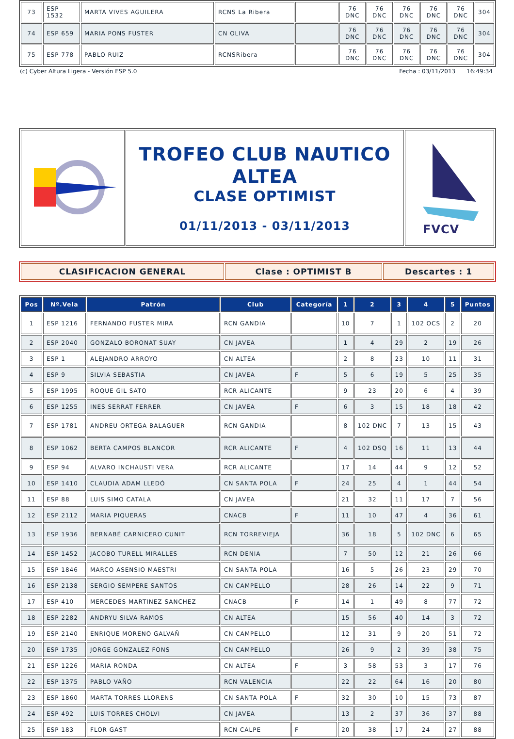| 73 | ESP 1532 | MARTA VIVES AGUILERA | RCNS La Ribera | | 76 DNC | 76 DNC | 76 DNC | 76 DNC | 76 DNC | 304 |
| 74 | ESP 659 | MARIA PONS FUSTER | CN OLIVA | | 76 DNC | 76 DNC | 76 DNC | 76 DNC | 76 DNC | 304 |
| 75 | ESP 778 | PABLO RUIZ | RCNSRibera | | 76 DNC | 76 DNC | 76 DNC | 76 DNC | 76 DNC | 304 |
(c) Cyber Altura Ligera - Versión ESP 5.0 Fecha : 03/11/2013 16:49:34
| | TROFEO CLUB NAUTICO ALTEA CLASE OPTIMIST 01/11/2013 - 03/11/2013 | FVCV |
| CLASIFICACION GENERAL | Clase : OPTIMIST B | Descartes : 1 |
| Pos | Nº.Vela | Patrón | Club | Categoría | 1 | 2 | 3 | 4 | 5 | Puntos |
| --- | --- | --- | --- | --- | --- | --- | --- | --- | --- | --- |
| 1 | ESP 1216 | FERNANDO FUSTER MIRA | RCN GANDIA | | 10 | 7 | 1 | 102 OCS | 2 | 20 |
| 2 | ESP 2040 | GONZALO BORONAT SUAY | CN JAVEA | | 1 | 4 | 29 | 2 | 19 | 26 |
| 3 | ESP 1 | ALEJANDRO ARROYO | CN ALTEA | | 2 | 8 | 23 | 10 | 11 | 31 |
| 4 | ESP 9 | SILVIA SEBASTIA | CN JAVEA | F | 5 | 6 | 19 | 5 | 25 | 35 |
| 5 | ESP 1995 | ROQUE GIL SATO | RCR ALICANTE | | 9 | 23 | 20 | 6 | 4 | 39 |
| 6 | ESP 1255 | INES SERRAT FERRER | CN JAVEA | F | 6 | 3 | 15 | 18 | 18 | 42 |
| 7 | ESP 1781 | ANDREU ORTEGA BALAGUER | RCN GANDIA | | 8 | 102 DNC | 7 | 13 | 15 | 43 |
| 8 | ESP 1062 | BERTA CAMPOS BLANCOR | RCR ALICANTE | F | 4 | 102 DSQ | 16 | 11 | 13 | 44 |
| 9 | ESP 94 | ALVARO INCHAUSTI VERA | RCR ALICANTE | | 17 | 14 | 44 | 9 | 12 | 52 |
| 10 | ESP 1410 | CLAUDIA ADAM LLEDÓ | CN SANTA POLA | F | 24 | 25 | 4 | 1 | 44 | 54 |
| 11 | ESP 88 | LUIS SIMO CATALA | CN JAVEA | | 21 | 32 | 11 | 17 | 7 | 56 |
| 12 | ESP 2112 | MARIA PIQUERAS | CNACB | F | 11 | 10 | 47 | 4 | 36 | 61 |
| 13 | ESP 1936 | BERNABÉ CARNICERO CUNIT | RCN TORREVIEJA | | 36 | 18 | 5 | 102 DNC | 6 | 65 |
| 14 | ESP 1452 | JACOBO TURELL MIRALLES | RCN DENIA | | 7 | 50 | 12 | 21 | 26 | 66 |
| 15 | ESP 1846 | MARCO ASENSIO MAESTRI | CN SANTA POLA | | 16 | 5 | 26 | 23 | 29 | 70 |
| 16 | ESP 2138 | SERGIO SEMPERE SANTOS | CN CAMPELLO | | 28 | 26 | 14 | 22 | 9 | 71 |
| 17 | ESP 410 | MERCEDES MARTINEZ SANCHEZ | CNACB | F | 14 | 1 | 49 | 8 | 77 | 72 |
| 18 | ESP 2282 | ANDRYU SILVA RAMOS | CN ALTEA | | 15 | 56 | 40 | 14 | 3 | 72 |
| 19 | ESP 2140 | ENRIQUE MORENO GALVAÑ | CN CAMPELLO | | 12 | 31 | 9 | 20 | 51 | 72 |
| 20 | ESP 1735 | JORGE GONZALEZ FONS | CN CAMPELLO | | 26 | 9 | 2 | 39 | 38 | 75 |
| 21 | ESP 1226 | MARIA RONDA | CN ALTEA | F | 3 | 58 | 53 | 3 | 17 | 76 |
| 22 | ESP 1375 | PABLO VAÑO | RCN VALENCIA | | 22 | 22 | 64 | 16 | 20 | 80 |
| 23 | ESP 1860 | MARTA TORRES LLORENS | CN SANTA POLA | F | 32 | 30 | 10 | 15 | 73 | 87 |
| 24 | ESP 492 | LUIS TORRES CHOLVI | CN JAVEA | | 13 | 2 | 37 | 36 | 37 | 88 |
| 25 | ESP 183 | FLOR GAST | RCN CALPE | F | 20 | 38 | 17 | 24 | 27 | 88 |